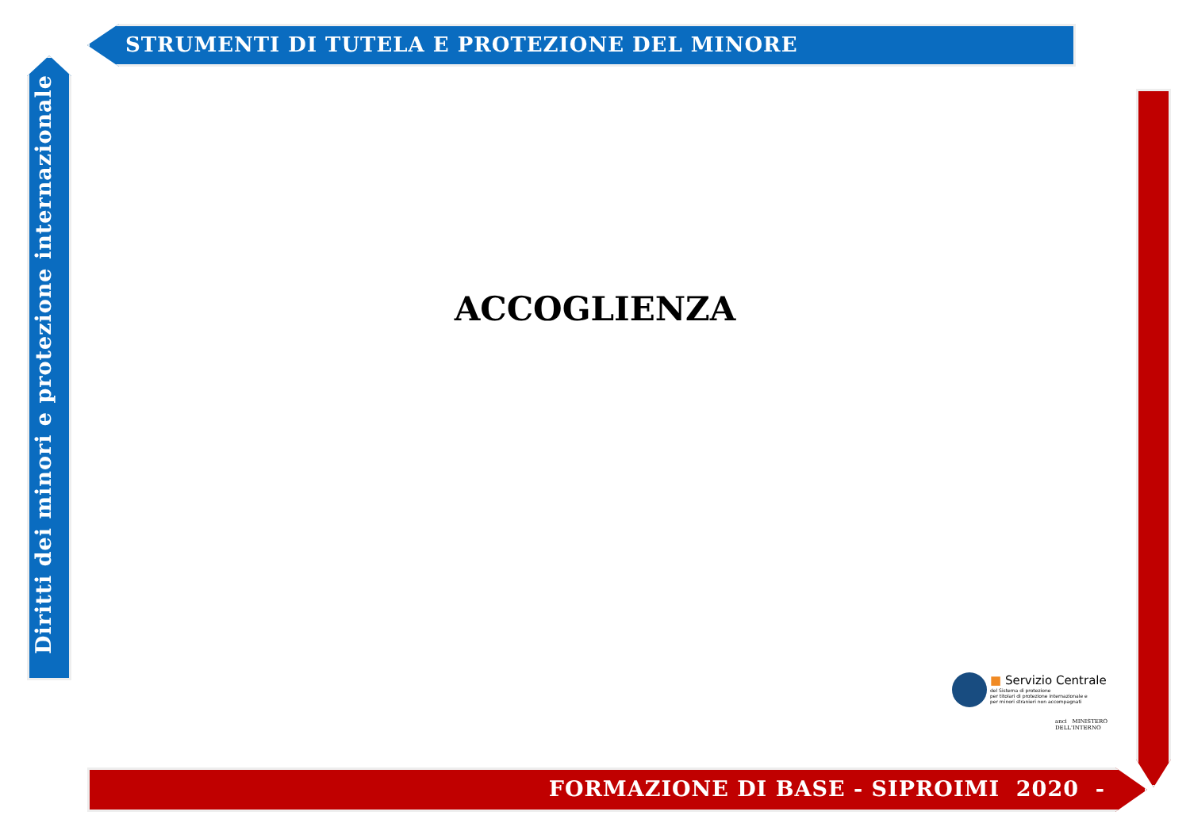STRUMENTI DI TUTELA E PROTEZIONE DEL MINORE
Diritti dei minori e protezione internazionale
ACCOGLIENZA
■ Servizio Centrale del Sistema di protezione
per titolari di protezione internazionale e
per minori stranieri non accompagnati
anci MINISTERO
DELL'INTERNO
FORMAZIONE DI BASE - SIPROIMI 2020 -